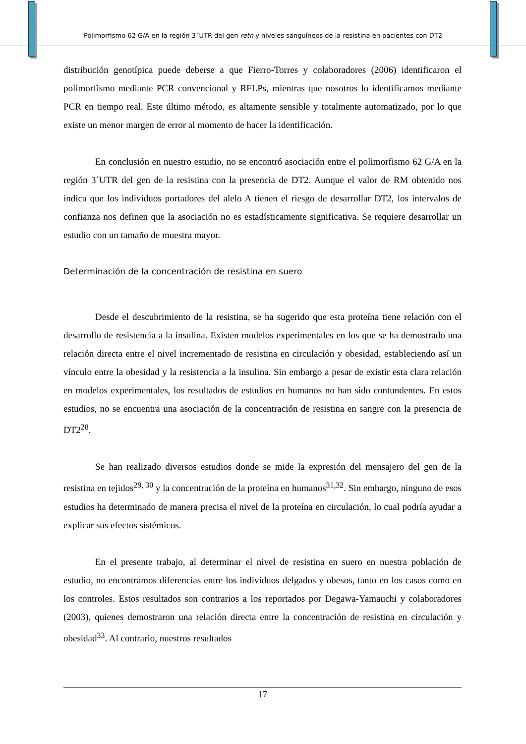Polimorfismo 62 G/A en la región 3´UTR del gen retn y niveles sanguíneos de la resistina en pacientes con DT2
distribución genotípica puede deberse a que Fierro-Torres y colaboradores (2006) identificaron el polimorfismo mediante PCR convencional y RFLPs, mientras que nosotros lo identificamos mediante PCR en tiempo real. Este último método, es altamente sensible y totalmente automatizado, por lo que existe un menor margen de error al momento de hacer la identificación.
En conclusión en nuestro estudio, no se encontró asociación entre el polimorfismo 62 G/A en la región 3´UTR del gen de la resistina con la presencia de DT2. Aunque el valor de RM obtenido nos indica que los individuos portadores del alelo A tienen el riesgo de desarrollar DT2, los intervalos de confianza nos definen que la asociación no es estadísticamente significativa. Se requiere desarrollar un estudio con un tamaño de muestra mayor.
Determinación de la concentración de resistina en suero
Desde el descubrimiento de la resistina, se ha sugerido que esta proteína tiene relación con el desarrollo de resistencia a la insulina. Existen modelos experimentales en los que se ha demostrado una relación directa entre el nivel incrementado de resistina en circulación y obesidad, estableciendo así un vínculo entre la obesidad y la resistencia a la insulina. Sin embargo a pesar de existir esta clara relación en modelos experimentales, los resultados de estudios en humanos no han sido contundentes. En estos estudios, no se encuentra una asociación de la concentración de resistina en sangre con la presencia de DT2<sup>28</sup>.
Se han realizado diversos estudios donde se mide la expresión del mensajero del gen de la resistina en tejidos<sup>29, 30</sup> y la concentración de la proteína en humanos<sup>31,32</sup>. Sin embargo, ninguno de esos estudios ha determinado de manera precisa el nivel de la proteína en circulación, lo cual podría ayudar a explicar sus efectos sistémicos.
En el presente trabajo, al determinar el nivel de resistina en suero en nuestra población de estudio, no encontramos diferencias entre los individuos delgados y obesos, tanto en los casos como en los controles. Estos resultados son contrarios a los reportados por Degawa-Yamauchi y colaboradores (2003), quienes demostraron una relación directa entre la concentración de resistina en circulación y obesidad<sup>33</sup>. Al contrario, nuestros resultados
17